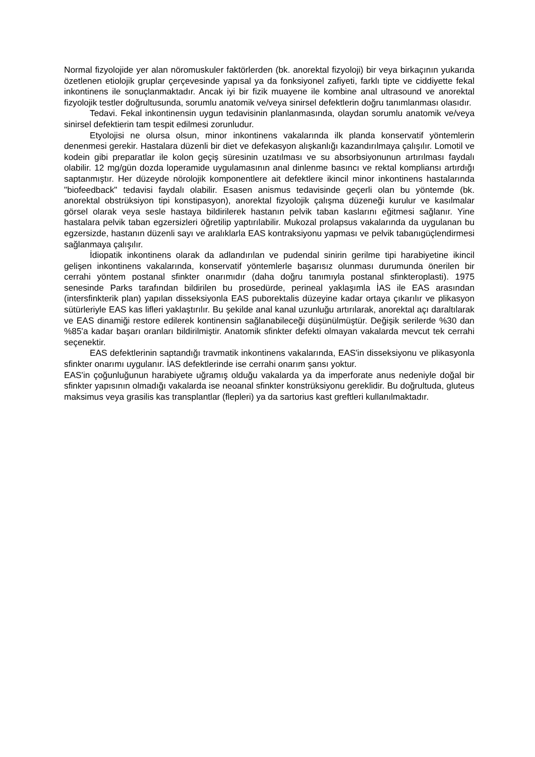Normal fizyolojide yer alan nöromuskuler faktörlerden (bk. anorektal fizyoloji) bir veya birkaçının yukarıda özetlenen etiolojik gruplar çerçevesinde yapısal ya da fonksiyonel zafiyeti, farklı tipte ve ciddiyette fekal inkontinens ile sonuçlanmaktadır. Ancak iyi bir fizik muayene ile kombine anal ultrasound ve anorektal fizyolojik testler doğrultusunda, sorumlu anatomik ve/veya sinirsel defektlerin doğru tanımlanması olasıdır.
Tedavi. Fekal inkontinensin uygun tedavisinin planlanmasında, olaydan sorumlu anatomik ve/veya sinirsel defektierin tam tespit edilmesi zorunludur.
Etyolojisi ne olursa olsun, minor inkontinens vakalarında ilk planda konservatif yöntemlerin denenmesi gerekir. Hastalara düzenli bir diet ve defekasyon alışkanlığı kazandırılmaya çalışılır. Lomotil ve kodein gibi preparatlar ile kolon geçiş süresinin uzatılması ve su absorbsiyonunun artırılması faydalı olabilir. 12 mg/gün dozda loperamide uygulamasının anal dinlenme basıncı ve rektal kompliansı artırdığı saptanmıştır. Her düzeyde nörolojik komponentlere ait defektlere ikincil minor inkontinens hastalarında "biofeedback" tedavisi faydalı olabilir. Esasen anismus tedavisinde geçerli olan bu yöntemde (bk. anorektal obstrüksiyon tipi konstipasyon), anorektal fizyolojik çalışma düzeneği kurulur ve kasılmalar görsel olarak veya sesle hastaya bildirilerek hastanın pelvik taban kaslarını eğitmesi sağlanır. Yine hastalara pelvik taban egzersizleri öğretilip yaptırılabilir. Mukozal prolapsus vakalarında da uygulanan bu egzersizde, hastanın düzenli sayı ve aralıklarla EAS kontraksiyonu yapması ve pelvik tabanıgüçlendirmesi sağlanmaya çalışılır.
İdiopatik inkontinens olarak da adlandırılan ve pudendal sinirin gerilme tipi harabiyetine ikincil gelişen inkontinens vakalarında, konservatif yöntemlerle başarısız olunması durumunda önerilen bir cerrahi yöntem postanal sfinkter onarımıdır (daha doğru tanımıyla postanal sfinkteroplasti). 1975 senesinde Parks tarafından bildirilen bu prosedürde, perineal yaklaşımla İAS ile EAS arasından (intersfinkterik plan) yapılan disseksiyonla EAS puborektalis düzeyine kadar ortaya çıkarılır ve plikasyon sütürleriyle EAS kas lifleri yaklaştırılır. Bu şekilde anal kanal uzunluğu artırılarak, anorektal açı daraltılarak ve EAS dinamiği restore edilerek kontinensin sağlanabileceği düşünülmüştür. Değişik serilerde %30 dan %85'a kadar başarı oranları bildirilmiştir. Anatomik sfinkter defekti olmayan vakalarda mevcut tek cerrahi seçenektir.
EAS defektlerinin saptandığı travmatik inkontinens vakalarında, EAS'in disseksiyonu ve plikasyonla sfinkter onarımı uygulanır. İAS defektlerinde ise cerrahi onarım şansı yoktur.
EAS'in çoğunluğunun harabiyete uğramış olduğu vakalarda ya da imperforate anus nedeniyle doğal bir sfinkter yapısının olmadığı vakalarda ise neoanal sfinkter konstrüksiyonu gereklidir. Bu doğrultuda, gluteus maksimus veya grasilis kas transplantlar (flepleri) ya da sartorius kast greftleri kullanılmaktadır.